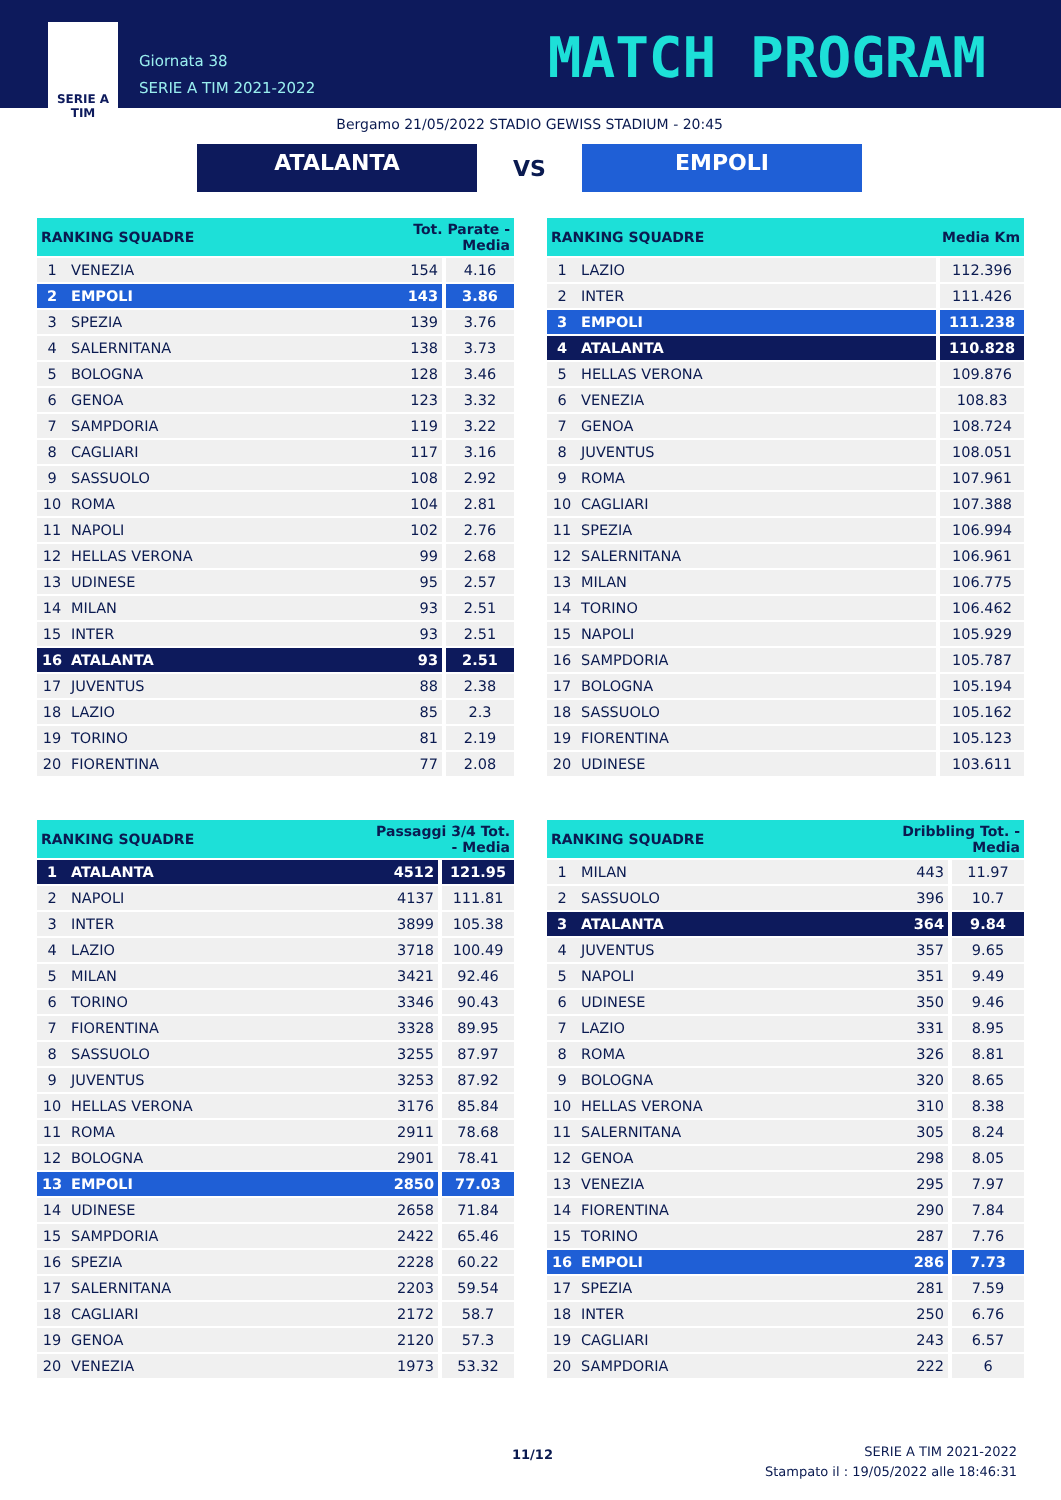SERIE A
TIM
Giornata 38
SERIE A TIM 2021-2022
MATCH PROGRAM
Bergamo 21/05/2022 STADIO GEWISS STADIUM - 20:45
ATALANTA
VS
EMPOLI
| RANKING SQUADRE | | Tot. Parate - Media | |
| --- | --- | --- | --- |
| 1 | VENEZIA | 154 | 4.16 |
| 2 | EMPOLI | 143 | 3.86 |
| 3 | SPEZIA | 139 | 3.76 |
| 4 | SALERNITANA | 138 | 3.73 |
| 5 | BOLOGNA | 128 | 3.46 |
| 6 | GENOA | 123 | 3.32 |
| 7 | SAMPDORIA | 119 | 3.22 |
| 8 | CAGLIARI | 117 | 3.16 |
| 9 | SASSUOLO | 108 | 2.92 |
| 10 | ROMA | 104 | 2.81 |
| 11 | NAPOLI | 102 | 2.76 |
| 12 | HELLAS VERONA | 99 | 2.68 |
| 13 | UDINESE | 95 | 2.57 |
| 14 | MILAN | 93 | 2.51 |
| 15 | INTER | 93 | 2.51 |
| 16 | ATALANTA | 93 | 2.51 |
| 17 | JUVENTUS | 88 | 2.38 |
| 18 | LAZIO | 85 | 2.3 |
| 19 | TORINO | 81 | 2.19 |
| 20 | FIORENTINA | 77 | 2.08 |
| RANKING SQUADRE | | Media Km |
| --- | --- | --- |
| 1 | LAZIO | 112.396 |
| 2 | INTER | 111.426 |
| 3 | EMPOLI | 111.238 |
| 4 | ATALANTA | 110.828 |
| 5 | HELLAS VERONA | 109.876 |
| 6 | VENEZIA | 108.83 |
| 7 | GENOA | 108.724 |
| 8 | JUVENTUS | 108.051 |
| 9 | ROMA | 107.961 |
| 10 | CAGLIARI | 107.388 |
| 11 | SPEZIA | 106.994 |
| 12 | SALERNITANA | 106.961 |
| 13 | MILAN | 106.775 |
| 14 | TORINO | 106.462 |
| 15 | NAPOLI | 105.929 |
| 16 | SAMPDORIA | 105.787 |
| 17 | BOLOGNA | 105.194 |
| 18 | SASSUOLO | 105.162 |
| 19 | FIORENTINA | 105.123 |
| 20 | UDINESE | 103.611 |
| RANKING SQUADRE | | Passaggi 3/4 Tot. - Media | |
| --- | --- | --- | --- |
| 1 | ATALANTA | 4512 | 121.95 |
| 2 | NAPOLI | 4137 | 111.81 |
| 3 | INTER | 3899 | 105.38 |
| 4 | LAZIO | 3718 | 100.49 |
| 5 | MILAN | 3421 | 92.46 |
| 6 | TORINO | 3346 | 90.43 |
| 7 | FIORENTINA | 3328 | 89.95 |
| 8 | SASSUOLO | 3255 | 87.97 |
| 9 | JUVENTUS | 3253 | 87.92 |
| 10 | HELLAS VERONA | 3176 | 85.84 |
| 11 | ROMA | 2911 | 78.68 |
| 12 | BOLOGNA | 2901 | 78.41 |
| 13 | EMPOLI | 2850 | 77.03 |
| 14 | UDINESE | 2658 | 71.84 |
| 15 | SAMPDORIA | 2422 | 65.46 |
| 16 | SPEZIA | 2228 | 60.22 |
| 17 | SALERNITANA | 2203 | 59.54 |
| 18 | CAGLIARI | 2172 | 58.7 |
| 19 | GENOA | 2120 | 57.3 |
| 20 | VENEZIA | 1973 | 53.32 |
| RANKING SQUADRE | | Dribbling Tot. - Media | |
| --- | --- | --- | --- |
| 1 | MILAN | 443 | 11.97 |
| 2 | SASSUOLO | 396 | 10.7 |
| 3 | ATALANTA | 364 | 9.84 |
| 4 | JUVENTUS | 357 | 9.65 |
| 5 | NAPOLI | 351 | 9.49 |
| 6 | UDINESE | 350 | 9.46 |
| 7 | LAZIO | 331 | 8.95 |
| 8 | ROMA | 326 | 8.81 |
| 9 | BOLOGNA | 320 | 8.65 |
| 10 | HELLAS VERONA | 310 | 8.38 |
| 11 | SALERNITANA | 305 | 8.24 |
| 12 | GENOA | 298 | 8.05 |
| 13 | VENEZIA | 295 | 7.97 |
| 14 | FIORENTINA | 290 | 7.84 |
| 15 | TORINO | 287 | 7.76 |
| 16 | EMPOLI | 286 | 7.73 |
| 17 | SPEZIA | 281 | 7.59 |
| 18 | INTER | 250 | 6.76 |
| 19 | CAGLIARI | 243 | 6.57 |
| 20 | SAMPDORIA | 222 | 6 |
11/12
SERIE A TIM 2021-2022
Stampato il : 19/05/2022 alle 18:46:31